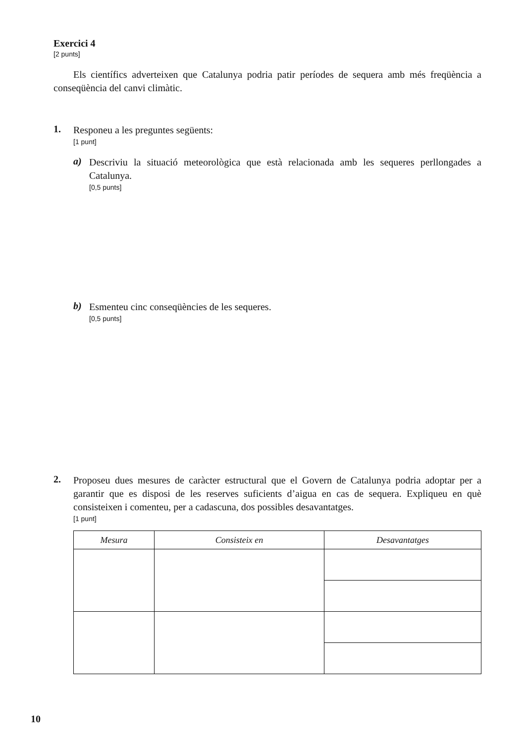Exercici 4
[2 punts]
Els científics adverteixen que Catalunya podria patir períodes de sequera amb més freqüència a conseqüència del canvi climàtic.
1.
Responeu a les preguntes següents:
[1 punt]
a)
Descriviu la situació meteorològica que està relacionada amb les sequeres perllongades a Catalunya.
[0,5 punts]
b)
Esmenteu cinc conseqüències de les sequeres.
[0,5 punts]
2.
Proposeu dues mesures de caràcter estructural que el Govern de Catalunya podria adoptar per a garantir que es disposi de les reserves suficients d’aigua en cas de sequera. Expliqueu en què consisteixen i comenteu, per a cadascuna, dos possibles desavantatges.
[1 punt]
| Mesura | Consisteix en | Desavantatges |
| --- | --- | --- |
10